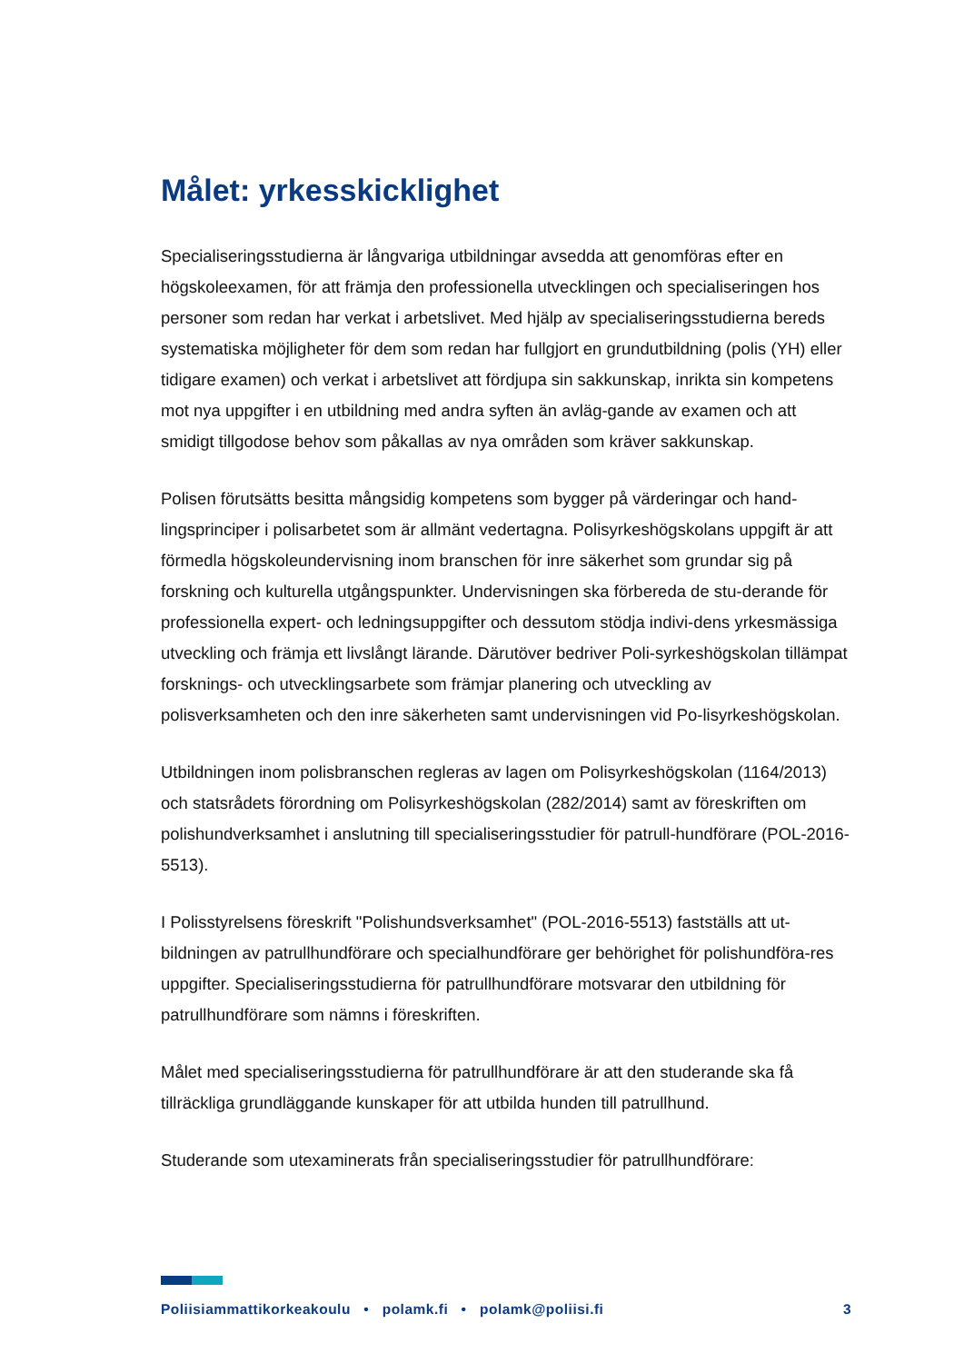Målet: yrkesskicklighet
Specialiseringsstudierna är långvariga utbildningar avsedda att genomföras efter en högskoleexamen, för att främja den professionella utvecklingen och specialiseringen hos personer som redan har verkat i arbetslivet. Med hjälp av specialiseringsstudierna bereds systematiska möjligheter för dem som redan har fullgjort en grundutbildning (polis (YH) eller tidigare examen) och verkat i arbetslivet att fördjupa sin sakkunskap, inrikta sin kompetens mot nya uppgifter i en utbildning med andra syften än avläg-gande av examen och att smidigt tillgodose behov som påkallas av nya områden som kräver sakkunskap.
Polisen förutsätts besitta mångsidig kompetens som bygger på värderingar och hand-lingsprinciper i polisarbetet som är allmänt vedertagna. Polisyrkeshögskolans uppgift är att förmedla högskoleundervisning inom branschen för inre säkerhet som grundar sig på forskning och kulturella utgångspunkter. Undervisningen ska förbereda de stu-derande för professionella expert- och ledningsuppgifter och dessutom stödja indivi-dens yrkesmässiga utveckling och främja ett livslångt lärande. Därutöver bedriver Poli-syrkeshögskolan tillämpat forsknings- och utvecklingsarbete som främjar planering och utveckling av polisverksamheten och den inre säkerheten samt undervisningen vid Po-lisyrkeshögskolan.
Utbildningen inom polisbranschen regleras av lagen om Polisyrkeshögskolan (1164/2013) och statsrådets förordning om Polisyrkeshögskolan (282/2014) samt av föreskriften om polishundverksamhet i anslutning till specialiseringsstudier för patrull-hundförare (POL-2016-5513).
I Polisstyrelsens föreskrift "Polishundsverksamhet" (POL-2016-5513) fastställs att ut-bildningen av patrullhundförare och specialhundförare ger behörighet för polishundföra-res uppgifter. Specialiseringsstudierna för patrullhundförare motsvarar den utbildning för patrullhundförare som nämns i föreskriften.
Målet med specialiseringsstudierna för patrullhundförare är att den studerande ska få tillräckliga grundläggande kunskaper för att utbilda hunden till patrullhund.
Studerande som utexaminerats från specialiseringsstudier för patrullhundförare:
Poliisiammattikorkeakoulu • polamk.fi • polamk@poliisi.fi 3